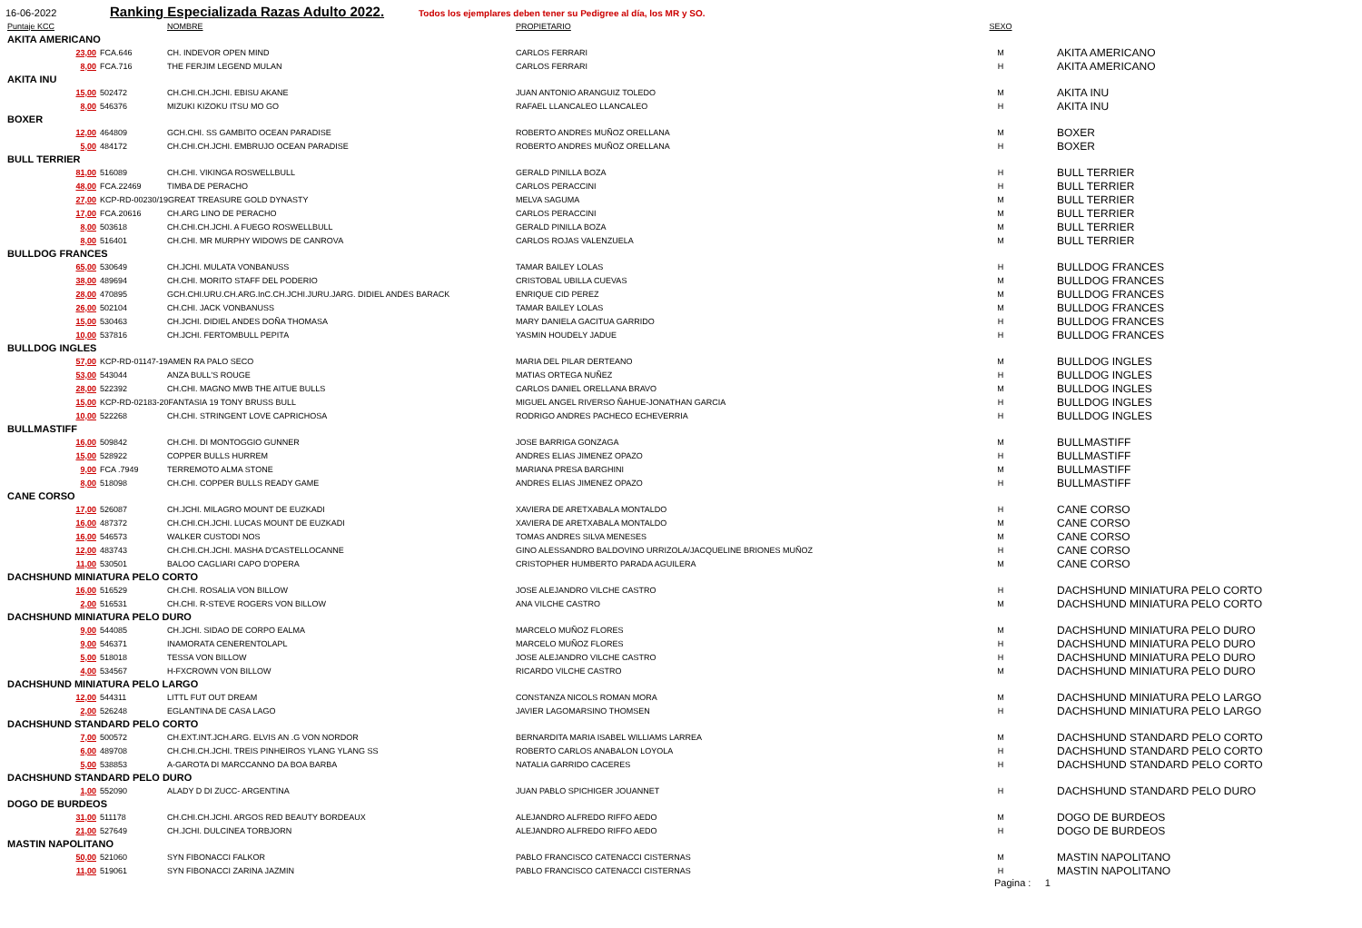16-06-2022 Ranking Especializada Razas Adulto 2022. Todos los ejemplares deben tener su Pedigree al día, los MR y SO.
| Puntaje KCC | | NOMBRE | PROPIETARIO | SEXO | |
| --- | --- | --- | --- | --- | --- |
| AKITA AMERICANO | | | | | |
| 23,00 | FCA.646 | CH. INDEVOR OPEN MIND | CARLOS FERRARI | M | AKITA AMERICANO |
| 8,00 | FCA.716 | THE FERJIM LEGEND MULAN | CARLOS FERRARI | H | AKITA AMERICANO |
| AKITA INU | | | | | |
| 15,00 | 502472 | CH.CHI.CH.JCHI. EBISU AKANE | JUAN ANTONIO ARANGUIZ TOLEDO | M | AKITA INU |
| 8,00 | 546376 | MIZUKI KIZOKU ITSU MO GO | RAFAEL LLANCALEO LLANCALEO | H | AKITA INU |
| BOXER | | | | | |
| 12,00 | 464809 | GCH.CHI. SS GAMBITO OCEAN PARADISE | ROBERTO ANDRES MUÑOZ ORELLANA | M | BOXER |
| 5,00 | 484172 | CH.CHI.CH.JCHI. EMBRUJO OCEAN PARADISE | ROBERTO ANDRES MUÑOZ ORELLANA | H | BOXER |
| BULL TERRIER | | | | | |
| 81,00 | 516089 | CH.CHI. VIKINGA ROSWELLBULL | GERALD PINILLA BOZA | H | BULL TERRIER |
| 48,00 | FCA.22469 | TIMBA DE PERACHO | CARLOS PERACCINI | H | BULL TERRIER |
| 27,00 | KCP-RD-00230/19GREAT TREASURE GOLD DYNASTY | | MELVA SAGUMA | M | BULL TERRIER |
| 17,00 | FCA.20616 | CH.ARG LINO DE PERACHO | CARLOS PERACCINI | M | BULL TERRIER |
| 8,00 | 503618 | CH.CHI.CH.JCHI. A FUEGO ROSWELLBULL | GERALD PINILLA BOZA | M | BULL TERRIER |
| 8,00 | 516401 | CH.CHI. MR MURPHY WIDOWS DE CANROVA | CARLOS ROJAS VALENZUELA | M | BULL TERRIER |
| BULLDOG FRANCES | | | | | |
| 65,00 | 530649 | CH.JCHI. MULATA VONBANUSS | TAMAR BAILEY LOLAS | H | BULLDOG FRANCES |
| 38,00 | 489694 | CH.CHI. MORITO STAFF DEL PODERIO | CRISTOBAL UBILLA CUEVAS | M | BULLDOG FRANCES |
| 28,00 | 470895 | GCH.CHI.URU.CH.ARG.InC.CH.JCHI.JURU.JARG. DIDIEL ANDES BARACK | ENRIQUE CID PEREZ | M | BULLDOG FRANCES |
| 26,00 | 502104 | CH.CHI. JACK VONBANUSS | TAMAR BAILEY LOLAS | M | BULLDOG FRANCES |
| 15,00 | 530463 | CH.JCHI. DIDIEL ANDES DOÑA THOMASA | MARY DANIELA GACITUA GARRIDO | H | BULLDOG FRANCES |
| 10,00 | 537816 | CH.JCHI. FERTOMBULL PEPITA | YASMIN HOUDELY JADUE | H | BULLDOG FRANCES |
| BULLDOG INGLES | | | | | |
| 57,00 | KCP-RD-01147-19AMEN RA PALO SECO | | MARIA DEL PILAR DERTEANO | M | BULLDOG INGLES |
| 53,00 | 543044 | ANZA BULL'S ROUGE | MATIAS ORTEGA NUÑEZ | H | BULLDOG INGLES |
| 28,00 | 522392 | CH.CHI. MAGNO MWB THE AITUE BULLS | CARLOS DANIEL ORELLANA BRAVO | M | BULLDOG INGLES |
| 15,00 | KCP-RD-02183-20FANTASIA 19 TONY BRUSS BULL | | MIGUEL ANGEL RIVERSO ÑAHUE-JONATHAN GARCIA | H | BULLDOG INGLES |
| 10,00 | 522268 | CH.CHI. STRINGENT LOVE CAPRICHOSA | RODRIGO ANDRES PACHECO ECHEVERRIA | H | BULLDOG INGLES |
| BULLMASTIFF | | | | | |
| 16,00 | 509842 | CH.CHI. DI MONTOGGIO GUNNER | JOSE BARRIGA GONZAGA | M | BULLMASTIFF |
| 15,00 | 528922 | COPPER BULLS HURREM | ANDRES ELIAS JIMENEZ OPAZO | H | BULLMASTIFF |
| 9,00 | FCA .7949 | TERREMOTO ALMA STONE | MARIANA PRESA BARGHINI | M | BULLMASTIFF |
| 8,00 | 518098 | CH.CHI. COPPER BULLS READY GAME | ANDRES ELIAS JIMENEZ OPAZO | H | BULLMASTIFF |
| CANE CORSO | | | | | |
| 17,00 | 526087 | CH.JCHI. MILAGRO MOUNT DE EUZKADI | XAVIERA DE ARETXABALA MONTALDO | H | CANE CORSO |
| 16,00 | 487372 | CH.CHI.CH.JCHI. LUCAS MOUNT DE EUZKADI | XAVIERA DE ARETXABALA MONTALDO | M | CANE CORSO |
| 16,00 | 546573 | WALKER CUSTODI NOS | TOMAS ANDRES SILVA MENESES | M | CANE CORSO |
| 12,00 | 483743 | CH.CHI.CH.JCHI. MASHA D'CASTELLOCANNE | GINO ALESSANDRO BALDOVINO URRIZOLA/JACQUELINE BRIONES MUÑOZ | H | CANE CORSO |
| 11,00 | 530501 | BALOO CAGLIARI CAPO D'OPERA | CRISTOPHER HUMBERTO PARADA AGUILERA | M | CANE CORSO |
| DACHSHUND MINIATURA PELO CORTO | | | | | |
| 16,00 | 516529 | CH.CHI. ROSALIA VON BILLOW | JOSE ALEJANDRO VILCHE CASTRO | H | DACHSHUND MINIATURA PELO CORTO |
| 2,00 | 516531 | CH.CHI. R-STEVE ROGERS VON BILLOW | ANA VILCHE CASTRO | M | DACHSHUND MINIATURA PELO CORTO |
| DACHSHUND MINIATURA PELO DURO | | | | | |
| 9,00 | 544085 | CH.JCHI. SIDAO DE CORPO EALMA | MARCELO MUÑOZ FLORES | M | DACHSHUND MINIATURA PELO DURO |
| 9,00 | 546371 | INAMORATA CENERENTOLAPL | MARCELO MUÑOZ FLORES | H | DACHSHUND MINIATURA PELO DURO |
| 5,00 | 518018 | TESSA VON BILLOW | JOSE ALEJANDRO VILCHE CASTRO | H | DACHSHUND MINIATURA PELO DURO |
| 4,00 | 534567 | H-FXCROWN VON BILLOW | RICARDO VILCHE CASTRO | M | DACHSHUND MINIATURA PELO DURO |
| DACHSHUND MINIATURA PELO LARGO | | | | | |
| 12,00 | 544311 | LITTL FUT OUT DREAM | CONSTANZA NICOLS ROMAN MORA | M | DACHSHUND MINIATURA PELO LARGO |
| 2,00 | 526248 | EGLANTINA DE CASA LAGO | JAVIER LAGOMARSINO THOMSEN | H | DACHSHUND MINIATURA PELO LARGO |
| DACHSHUND STANDARD PELO CORTO | | | | | |
| 7,00 | 500572 | CH.EXT.INT.JCH.ARG. ELVIS AN .G VON NORDOR | BERNARDITA MARIA ISABEL WILLIAMS LARREA | M | DACHSHUND STANDARD PELO CORTO |
| 6,00 | 489708 | CH.CHI.CH.JCHI. TREIS PINHEIROS YLANG YLANG SS | ROBERTO CARLOS ANABALON LOYOLA | H | DACHSHUND STANDARD PELO CORTO |
| 5,00 | 538853 | A-GAROTA DI MARCCANNO DA BOA BARBA | NATALIA GARRIDO CACERES | H | DACHSHUND STANDARD PELO CORTO |
| DACHSHUND STANDARD PELO DURO | | | | | |
| 1,00 | 552090 | ALADY D DI ZUCC- ARGENTINA | JUAN PABLO SPICHIGER JOUANNET | H | DACHSHUND STANDARD PELO DURO |
| DOGO DE BURDEOS | | | | | |
| 31,00 | 511178 | CH.CHI.CH.JCHI. ARGOS RED BEAUTY BORDEAUX | ALEJANDRO ALFREDO RIFFO AEDO | M | DOGO DE BURDEOS |
| 21,00 | 527649 | CH.JCHI. DULCINEA TORBJORN | ALEJANDRO ALFREDO RIFFO AEDO | H | DOGO DE BURDEOS |
| MASTIN NAPOLITANO | | | | | |
| 50,00 | 521060 | SYN FIBONACCI FALKOR | PABLO FRANCISCO CATENACCI CISTERNAS | M | MASTIN NAPOLITANO |
| 11,00 | 519061 | SYN FIBONACCI ZARINA JAZMIN | PABLO FRANCISCO CATENACCI CISTERNAS | H | MASTIN NAPOLITANO |
Pagina : 1